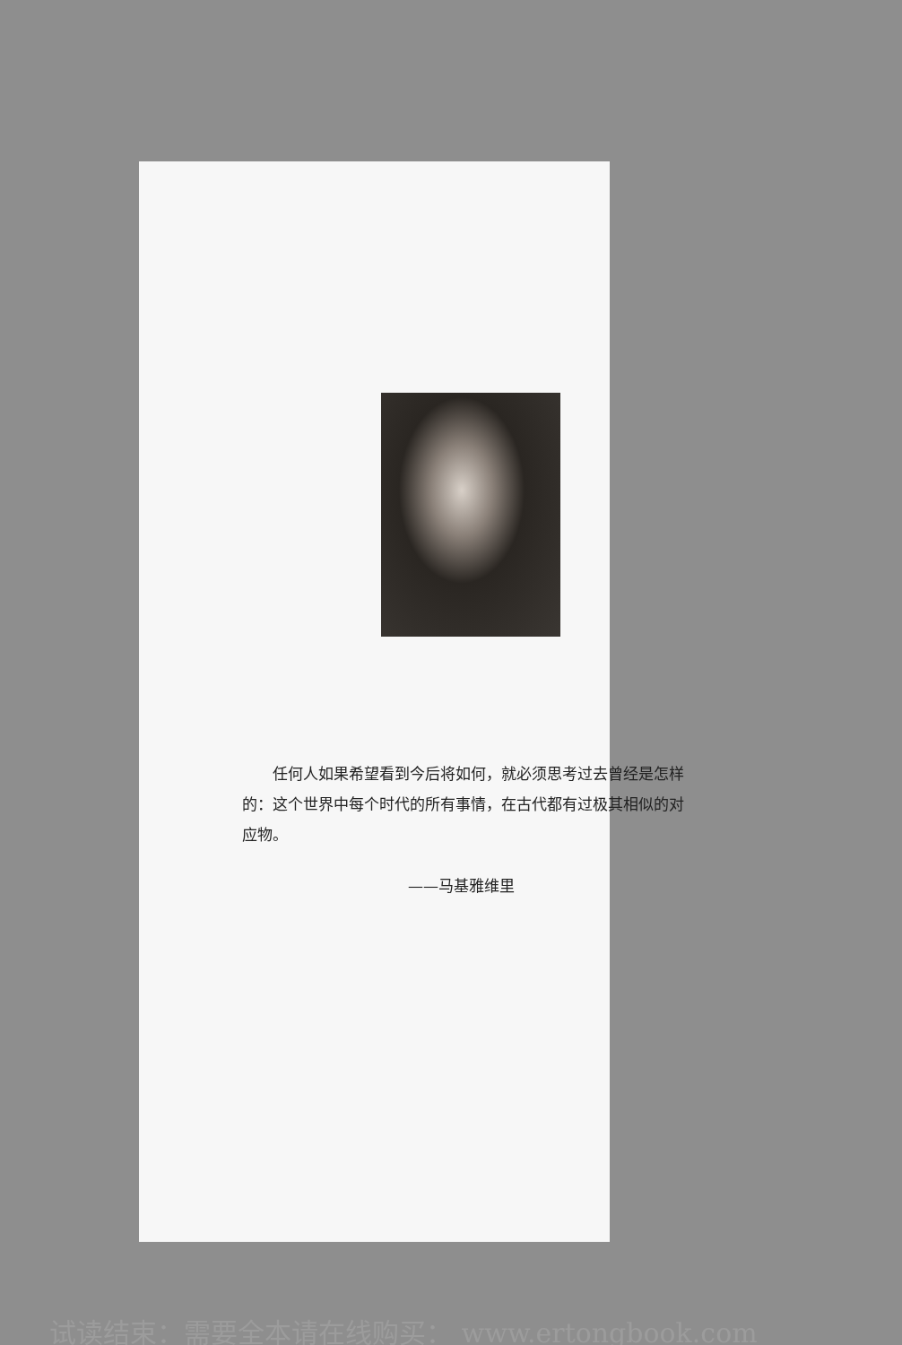任何人如果希望看到今后将如何，就必须思考过去曾经是怎样的：这个世界中每个时代的所有事情，在古代都有过极其相似的对应物。
——马基雅维里
试读结束：需要全本请在线购买： www.ertongbook.com